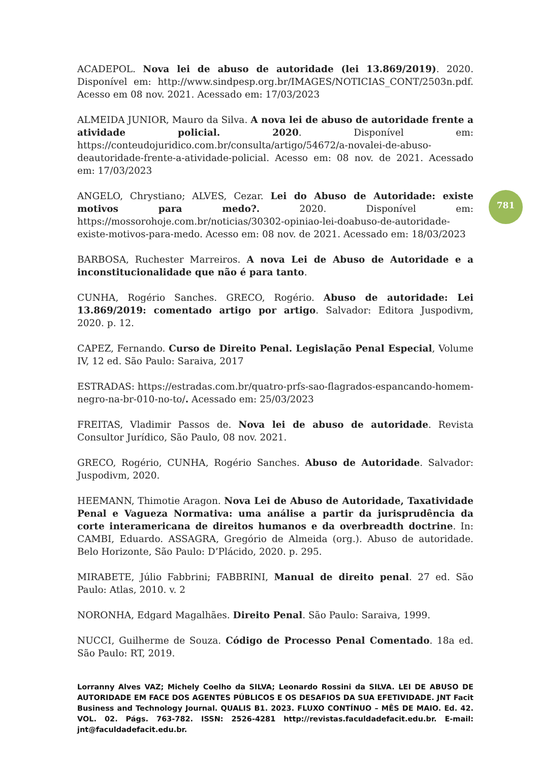ACADEPOL. Nova lei de abuso de autoridade (lei 13.869/2019). 2020. Disponível em: http://www.sindpesp.org.br/IMAGES/NOTICIAS_CONT/2503n.pdf. Acesso em 08 nov. 2021. Acessado em: 17/03/2023
ALMEIDA JUNIOR, Mauro da Silva. A nova lei de abuso de autoridade frente a atividade policial. 2020. Disponível em: https://conteudojuridico.com.br/consulta/artigo/54672/a-novalei-de-abuso-deautoridade-frente-a-atividade-policial. Acesso em: 08 nov. de 2021. Acessado em: 17/03/2023
ANGELO, Chrystiano; ALVES, Cezar. Lei do Abuso de Autoridade: existe motivos para medo?. 2020. Disponível em: https://mossorohoje.com.br/noticias/30302-opiniao-lei-doabuso-de-autoridade-existe-motivos-para-medo. Acesso em: 08 nov. de 2021. Acessado em: 18/03/2023
BARBOSA, Ruchester Marreiros. A nova Lei de Abuso de Autoridade e a inconstitucionalidade que não é para tanto.
CUNHA, Rogério Sanches. GRECO, Rogério. Abuso de autoridade: Lei 13.869/2019: comentado artigo por artigo. Salvador: Editora Juspodivm, 2020. p. 12.
CAPEZ, Fernando. Curso de Direito Penal. Legislação Penal Especial, Volume IV, 12 ed. São Paulo: Saraiva, 2017
ESTRADAS: https://estradas.com.br/quatro-prfs-sao-flagrados-espancando-homem-negro-na-br-010-no-to/. Acessado em: 25/03/2023
FREITAS, Vladimir Passos de. Nova lei de abuso de autoridade. Revista Consultor Jurídico, São Paulo, 08 nov. 2021.
GRECO, Rogério, CUNHA, Rogério Sanches. Abuso de Autoridade. Salvador: Juspodivm, 2020.
HEEMANN, Thimotie Aragon. Nova Lei de Abuso de Autoridade, Taxatividade Penal e Vagueza Normativa: uma análise a partir da jurisprudência da corte interamericana de direitos humanos e da overbreadth doctrine. In: CAMBI, Eduardo. ASSAGRA, Gregório de Almeida (org.). Abuso de autoridade. Belo Horizonte, São Paulo: D’Plácido, 2020. p. 295.
MIRABETE, Júlio Fabbrini; FABBRINI, Manual de direito penal. 27 ed. São Paulo: Atlas, 2010. v. 2
NORONHA, Edgard Magalhães. Direito Penal. São Paulo: Saraiva, 1999.
NUCCI, Guilherme de Souza. Código de Processo Penal Comentado. 18a ed. São Paulo: RT, 2019.
781
Lorranny Alves VAZ; Michely Coelho da SILVA; Leonardo Rossini da SILVA. LEI DE ABUSO DE AUTORIDADE EM FACE DOS AGENTES PÚBLICOS E OS DESAFIOS DA SUA EFETIVIDADE. JNT Facit Business and Technology Journal. QUALIS B1. 2023. FLUXO CONTÍNUO – MÊS DE MAIO. Ed. 42. VOL. 02. Págs. 763-782. ISSN: 2526-4281 http://revistas.faculdadefacit.edu.br. E-mail: jnt@faculdadefacit.edu.br.